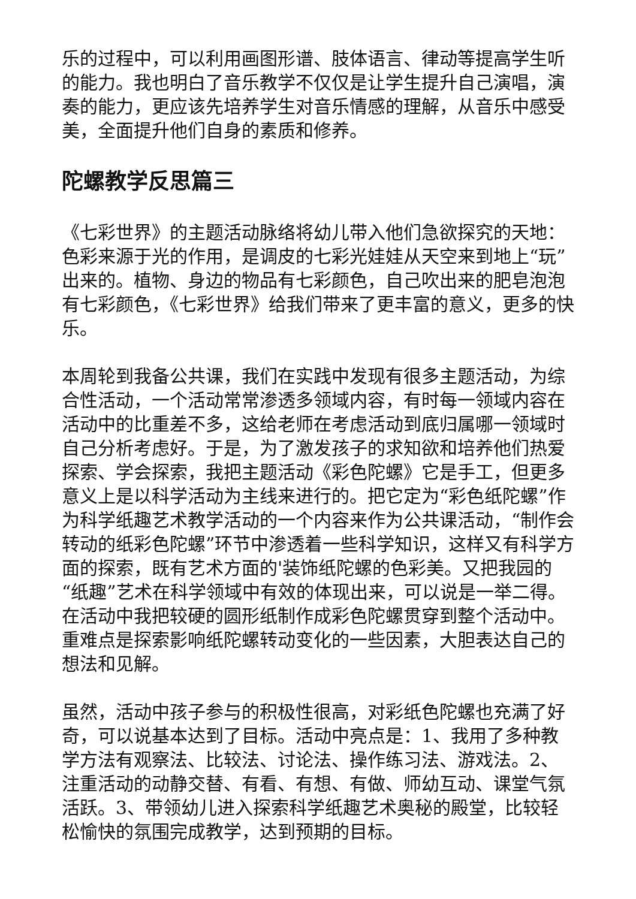乐的过程中，可以利用画图形谱、肢体语言、律动等提高学生听的能力。我也明白了音乐教学不仅仅是让学生提升自己演唱，演奏的能力，更应该先培养学生对音乐情感的理解，从音乐中感受美，全面提升他们自身的素质和修养。
陀螺教学反思篇三
《七彩世界》的主题活动脉络将幼儿带入他们急欲探究的天地：色彩来源于光的作用，是调皮的七彩光娃娃从天空来到地上“玩”出来的。植物、身边的物品有七彩颜色，自己吹出来的肥皂泡泡有七彩颜色，《七彩世界》给我们带来了更丰富的意义，更多的快乐。
本周轮到我备公共课，我们在实践中发现有很多主题活动，为综合性活动，一个活动常常渗透多领域内容，有时每一领域内容在活动中的比重差不多，这给老师在考虑活动到底归属哪一领域时自己分析考虑好。于是，为了激发孩子的求知欲和培养他们热爱探索、学会探索，我把主题活动《彩色陀螺》它是手工，但更多意义上是以科学活动为主线来进行的。把它定为“彩色纸陀螺”作为科学纸趣艺术教学活动的一个内容来作为公共课活动，“制作会转动的纸彩色陀螺”环节中渗透着一些科学知识，这样又有科学方面的探索，既有艺术方面的'装饰纸陀螺的色彩美。又把我园的“纸趣”艺术在科学领域中有效的体现出来，可以说是一举二得。在活动中我把较硬的圆形纸制作成彩色陀螺贯穿到整个活动中。重难点是探索影响纸陀螺转动变化的一些因素，大胆表达自己的想法和见解。
虽然，活动中孩子参与的积极性很高，对彩纸色陀螺也充满了好奇，可以说基本达到了目标。活动中亮点是：1、我用了多种教学方法有观察法、比较法、讨论法、操作练习法、游戏法。2、注重活动的动静交替、有看、有想、有做、师幼互动、课堂气氛活跃。3、带领幼儿进入探索科学纸趣艺术奥秘的殿堂，比较轻松愉快的氛围完成教学，达到预期的目标。